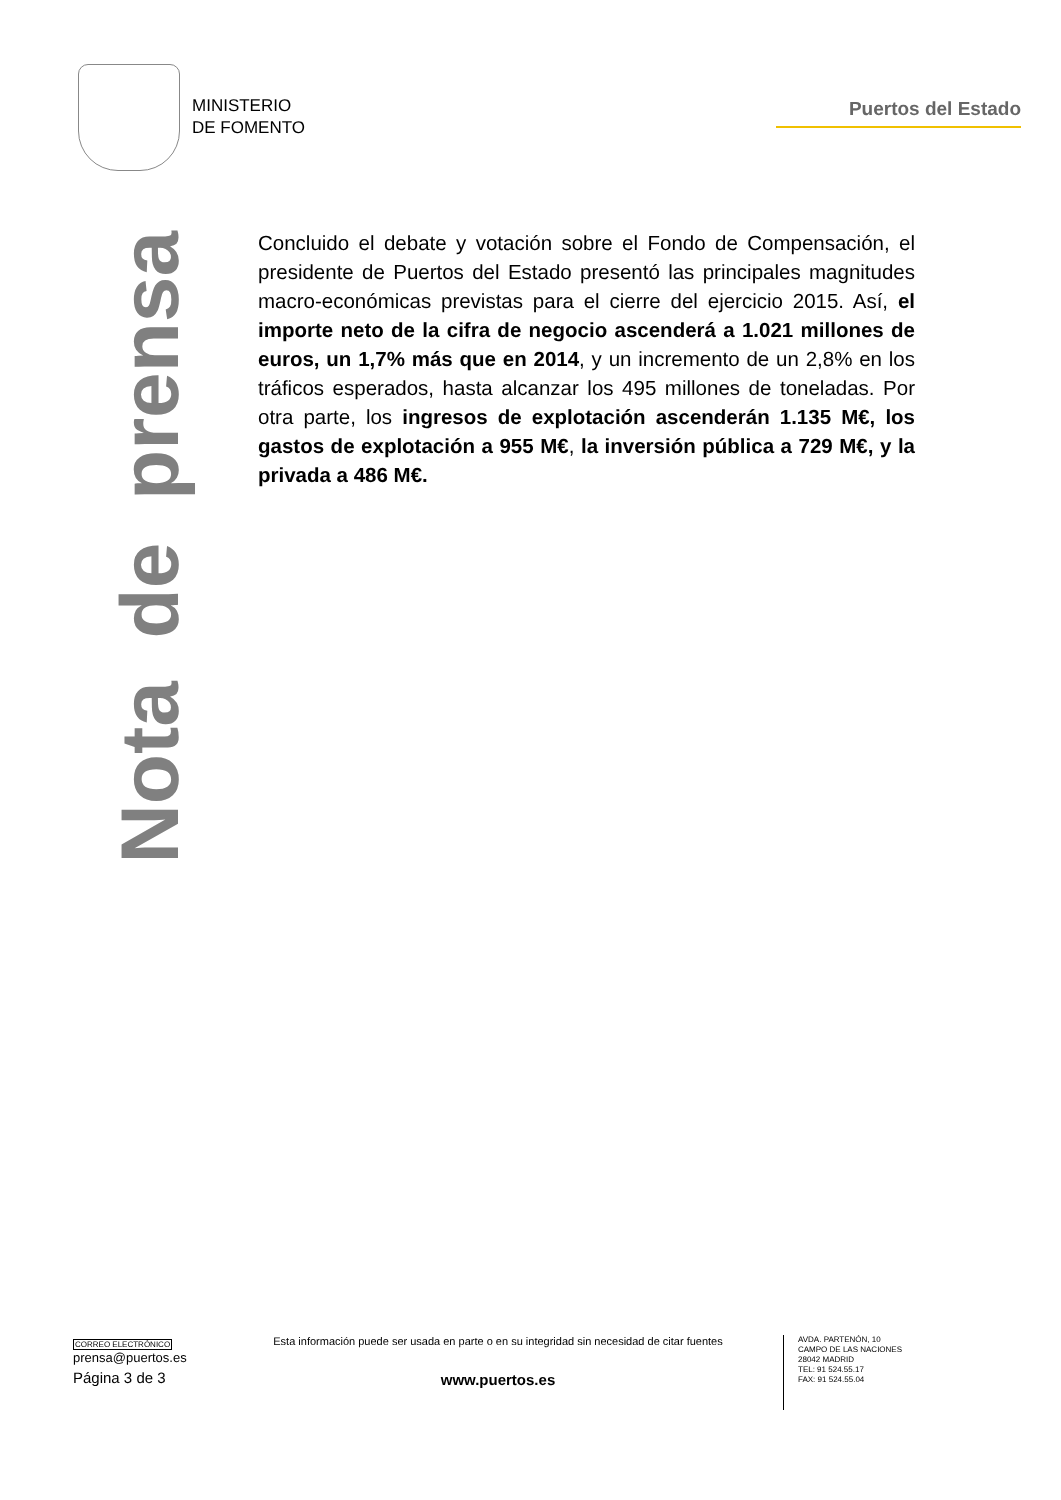MINISTERIO
DE FOMENTO
Puertos del Estado
Nota de prensa
Concluido el debate y votación sobre el Fondo de Compensación, el presidente de Puertos del Estado presentó las principales magnitudes macro-económicas previstas para el cierre del ejercicio 2015. Así, el importe neto de la cifra de negocio ascenderá a 1.021 millones de euros, un 1,7% más que en 2014, y un incremento de un 2,8% en los tráficos esperados, hasta alcanzar los 495 millones de toneladas. Por otra parte, los ingresos de explotación ascenderán 1.135 M€, los gastos de explotación a 955 M€, la inversión pública a 729 M€, y la privada a 486 M€.
CORREO ELECTRÓNICO
prensa@puertos.es
Página 3 de 3
Esta información puede ser usada en parte o en su integridad sin necesidad de citar fuentes
www.puertos.es
AVDA. PARTENÓN, 10
CAMPO DE LAS NACIONES
28042 MADRID
TEL: 91 524.55.17
FAX: 91 524.55.04